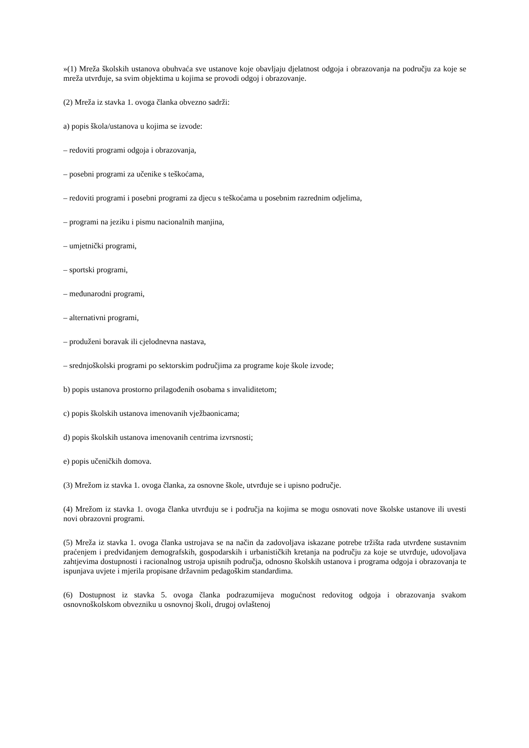»(1) Mreža školskih ustanova obuhvaća sve ustanove koje obavljaju djelatnost odgoja i obrazovanja na području za koje se mreža utvrđuje, sa svim objektima u kojima se provodi odgoj i obrazovanje.
(2) Mreža iz stavka 1. ovoga članka obvezno sadrži:
a) popis škola/ustanova u kojima se izvode:
– redoviti programi odgoja i obrazovanja,
– posebni programi za učenike s teškoćama,
– redoviti programi i posebni programi za djecu s teškoćama u posebnim razrednim odjelima,
– programi na jeziku i pismu nacionalnih manjina,
– umjetnički programi,
– sportski programi,
– međunarodni programi,
– alternativni programi,
– produženi boravak ili cjelodnevna nastava,
– srednjoškolski programi po sektorskim područjima za programe koje škole izvode;
b) popis ustanova prostorno prilagođenih osobama s invaliditetom;
c) popis školskih ustanova imenovanih vježbaonicama;
d) popis školskih ustanova imenovanih centrima izvrsnosti;
e) popis učeničkih domova.
(3) Mrežom iz stavka 1. ovoga članka, za osnovne škole, utvrđuje se i upisno područje.
(4) Mrežom iz stavka 1. ovoga članka utvrđuju se i područja na kojima se mogu osnovati nove školske ustanove ili uvesti novi obrazovni programi.
(5) Mreža iz stavka 1. ovoga članka ustrojava se na način da zadovoljava iskazane potrebe tržišta rada utvrđene sustavnim praćenjem i predviđanjem demografskih, gospodarskih i urbanističkih kretanja na području za koje se utvrđuje, udovoljava zahtjevima dostupnosti i racionalnog ustroja upisnih područja, odnosno školskih ustanova i programa odgoja i obrazovanja te ispunjava uvjete i mjerila propisane državnim pedagoškim standardima.
(6) Dostupnost iz stavka 5. ovoga članka podrazumijeva mogućnost redovitog odgoja i obrazovanja svakom osnovnoškolskom obvezniku u osnovnoj školi, drugoj ovlaštenoj